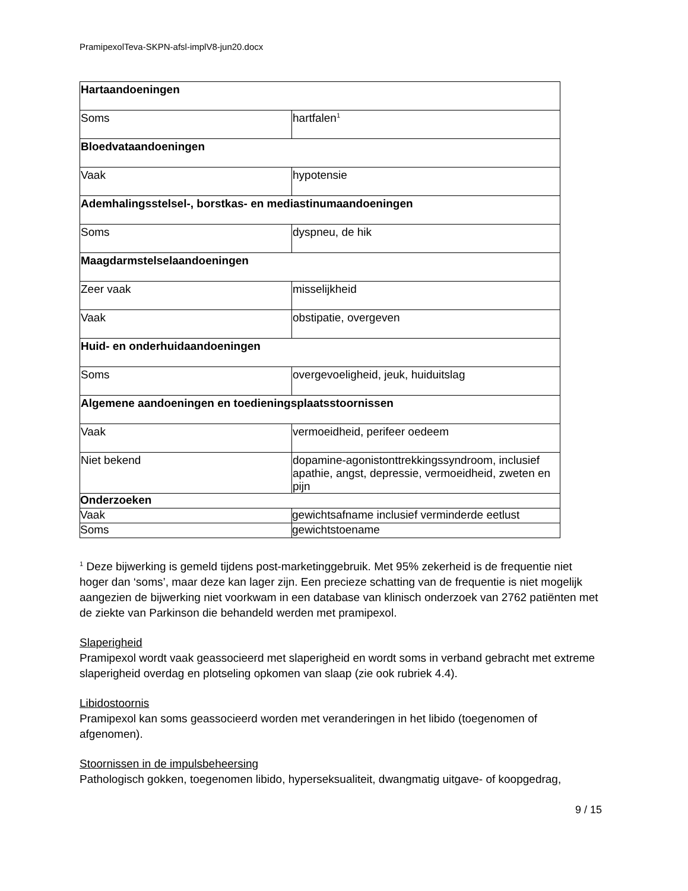PramipexolTeva-SKPN-afsl-implV8-jun20.docx
| Hartaandoeningen | |
| Soms | hartfalen<sup>1</sup> |
| Bloedvataandoeningen | |
| Vaak | hypotensie |
| Ademhalingsstelsel-, borstkas- en mediastinumaandoeningen | |
| Soms | dyspneu, de hik |
| Maagdarmstelselaandoeningen | |
| Zeer vaak | misselijkheid |
| Vaak | obstipatie, overgeven |
| Huid- en onderhuidaandoeningen | |
| Soms | overgevoeligheid, jeuk, huiduitslag |
| Algemene aandoeningen en toedieningsplaatsstoornissen | |
| Vaak | vermoeidheid, perifeer oedeem |
| Niet bekend | dopamine-agonistonttrekkingssyndroom, inclusief apathie, angst, depressie, vermoeidheid, zweten en pijn |
| Onderzoeken | |
| Vaak | gewichtsafname inclusief verminderde eetlust |
| Soms | gewichtstoename |
<sup>1</sup> Deze bijwerking is gemeld tijdens post-marketinggebruik. Met 95% zekerheid is de frequentie niet hoger dan ‘soms’, maar deze kan lager zijn. Een precieze schatting van de frequentie is niet mogelijk aangezien de bijwerking niet voorkwam in een database van klinisch onderzoek van 2762 patiënten met de ziekte van Parkinson die behandeld werden met pramipexol.
Slaperigheid
Pramipexol wordt vaak geassocieerd met slaperigheid en wordt soms in verband gebracht met extreme slaperigheid overdag en plotseling opkomen van slaap (zie ook rubriek 4.4).
Libidostoornis
Pramipexol kan soms geassocieerd worden met veranderingen in het libido (toegenomen of afgenomen).
Stoornissen in de impulsbeheersing
Pathologisch gokken, toegenomen libido, hyperseksualiteit, dwangmatig uitgave- of koopgedrag,
9 / 15